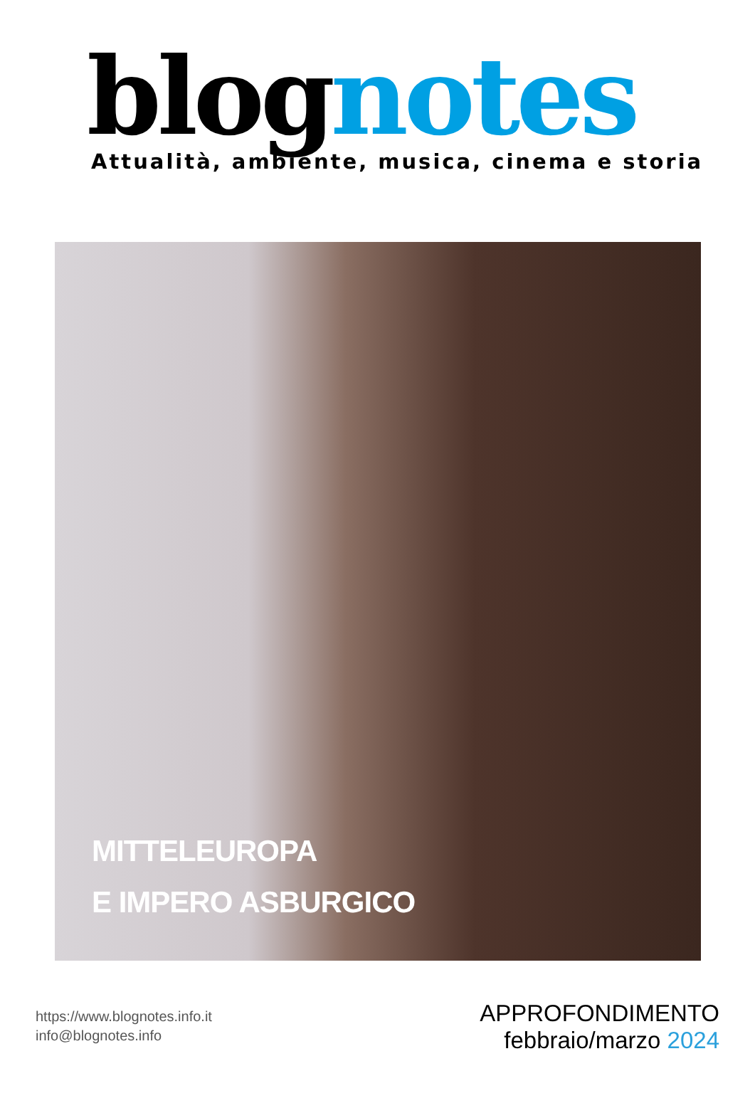blognotes
Attualità, ambiente, musica, cinema e storia
MITTELEUROPA
E IMPERO ASBURGICO
https://www.blognotes.info.it
info@blognotes.info
APPROFONDIMENTO
febbraio/marzo 2024